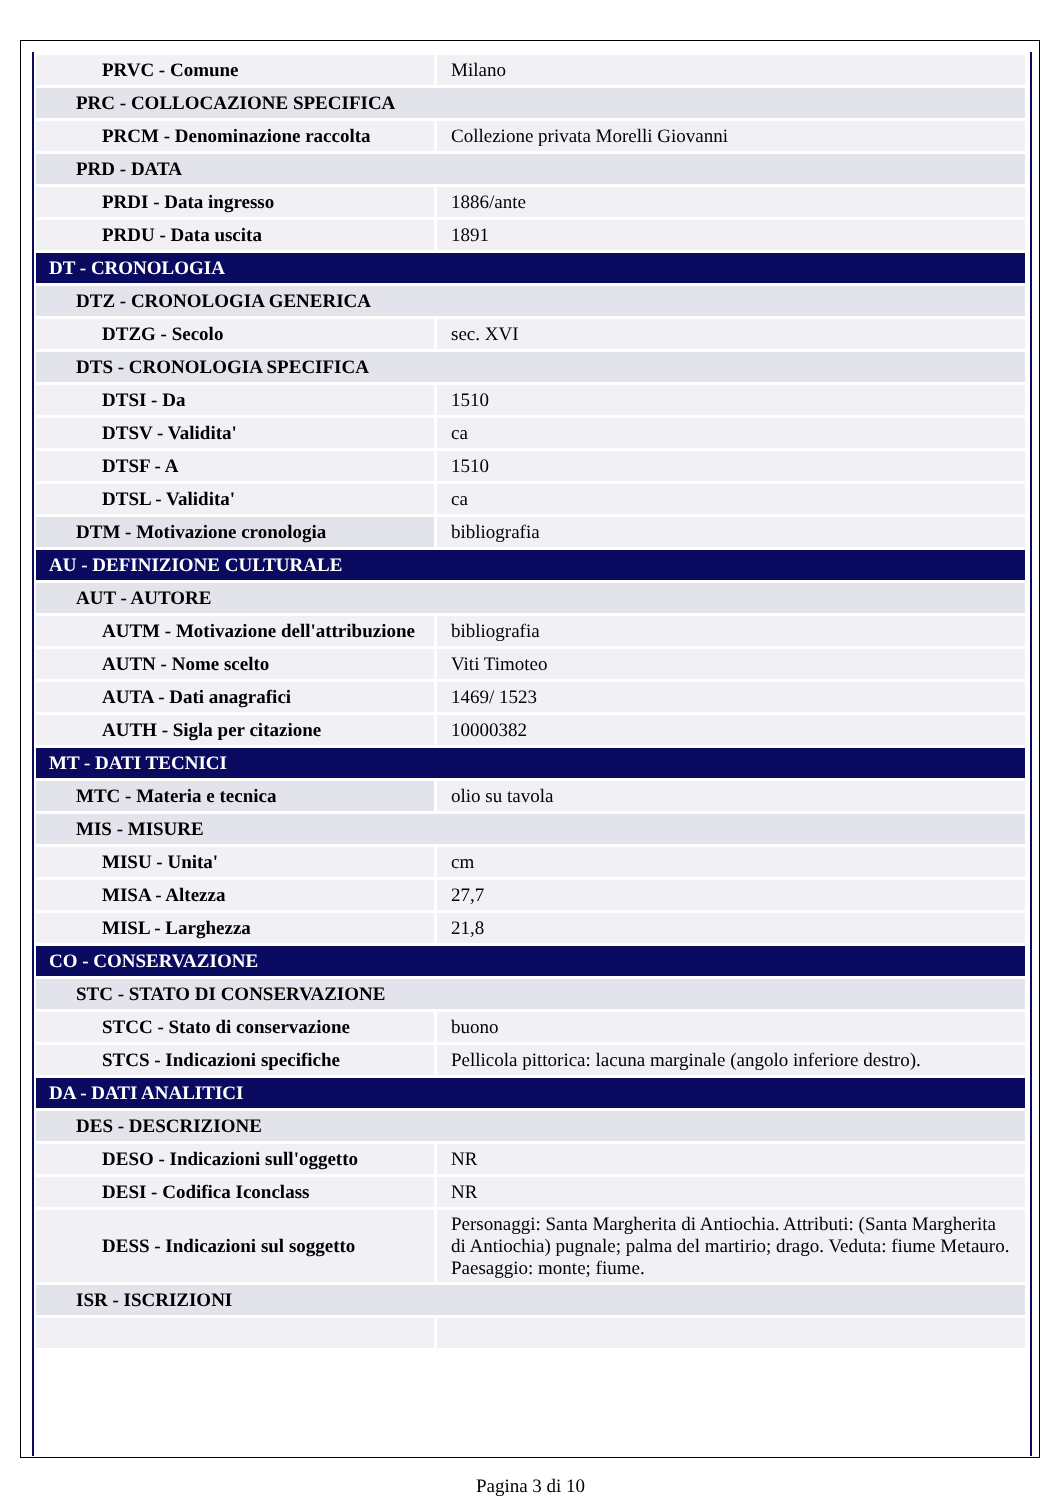| PRVC - Comune | Milano |
| PRC - COLLOCAZIONE SPECIFICA | |
| PRCM - Denominazione raccolta | Collezione privata Morelli Giovanni |
| PRD - DATA | |
| PRDI - Data ingresso | 1886/ante |
| PRDU - Data uscita | 1891 |
| DT - CRONOLOGIA | |
| DTZ - CRONOLOGIA GENERICA | |
| DTZG - Secolo | sec. XVI |
| DTS - CRONOLOGIA SPECIFICA | |
| DTSI - Da | 1510 |
| DTSV - Validita' | ca |
| DTSF - A | 1510 |
| DTSL - Validita' | ca |
| DTM - Motivazione cronologia | bibliografia |
| AU - DEFINIZIONE CULTURALE | |
| AUT - AUTORE | |
| AUTM - Motivazione dell'attribuzione | bibliografia |
| AUTN - Nome scelto | Viti Timoteo |
| AUTA - Dati anagrafici | 1469/ 1523 |
| AUTH - Sigla per citazione | 10000382 |
| MT - DATI TECNICI | |
| MTC - Materia e tecnica | olio su tavola |
| MIS - MISURE | |
| MISU - Unita' | cm |
| MISA - Altezza | 27,7 |
| MISL - Larghezza | 21,8 |
| CO - CONSERVAZIONE | |
| STC - STATO DI CONSERVAZIONE | |
| STCC - Stato di conservazione | buono |
| STCS - Indicazioni specifiche | Pellicola pittorica: lacuna marginale (angolo inferiore destro). |
| DA - DATI ANALITICI | |
| DES - DESCRIZIONE | |
| DESO - Indicazioni sull'oggetto | NR |
| DESI - Codifica Iconclass | NR |
| DESS - Indicazioni sul soggetto | Personaggi: Santa Margherita di Antiochia. Attributi: (Santa Margherita di Antiochia) pugnale; palma del martirio; drago. Veduta: fiume Metauro. Paesaggio: monte; fiume. |
| ISR - ISCRIZIONI | |
Pagina 3 di 10